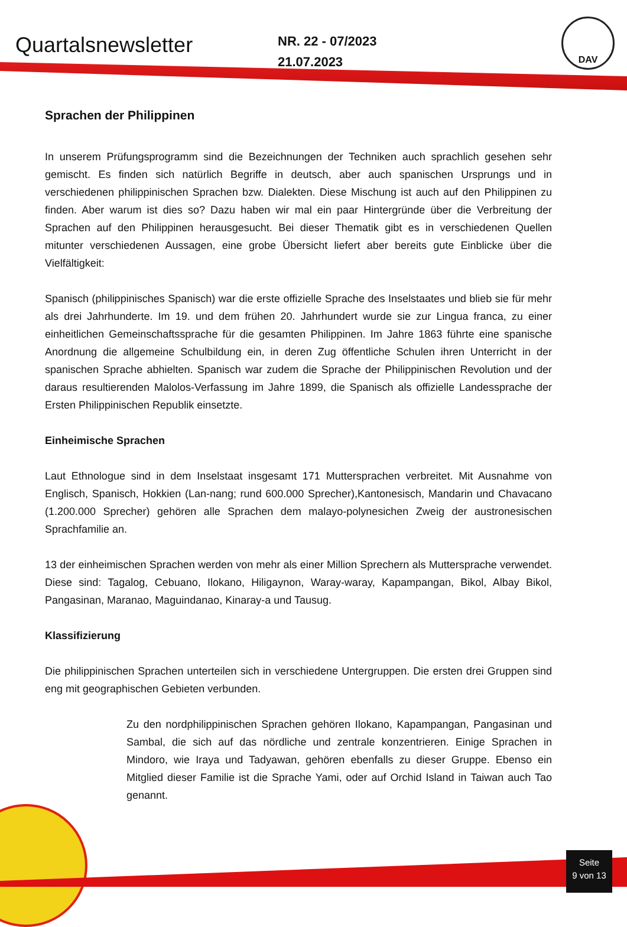Quartalsnewsletter
NR. 22 - 07/2023
21.07.2023
DAV
Sprachen der Philippinen
In unserem Prüfungsprogramm sind die Bezeichnungen der Techniken auch sprachlich gesehen sehr gemischt. Es finden sich natürlich Begriffe in deutsch, aber auch spanischen Ursprungs und in verschiedenen philippinischen Sprachen bzw. Dialekten. Diese Mischung ist auch auf den Philippinen zu finden. Aber warum ist dies so? Dazu haben wir mal ein paar Hintergründe über die Verbreitung der Sprachen auf den Philippinen herausgesucht. Bei dieser Thematik gibt es in verschiedenen Quellen mitunter verschiedenen Aussagen, eine grobe Übersicht liefert aber bereits gute Einblicke über die Vielfältigkeit:
Spanisch (philippinisches Spanisch) war die erste offizielle Sprache des Inselstaates und blieb sie für mehr als drei Jahrhunderte. Im 19. und dem frühen 20. Jahrhundert wurde sie zur Lingua franca, zu einer einheitlichen Gemeinschaftssprache für die gesamten Philippinen. Im Jahre 1863 führte eine spanische Anordnung die allgemeine Schulbildung ein, in deren Zug öffentliche Schulen ihren Unterricht in der spanischen Sprache abhielten. Spanisch war zudem die Sprache der Philippinischen Revolution und der daraus resultierenden Malolos-Verfassung im Jahre 1899, die Spanisch als offizielle Landessprache der Ersten Philippinischen Republik einsetzte.
Einheimische Sprachen
Laut Ethnologue sind in dem Inselstaat insgesamt 171 Muttersprachen verbreitet. Mit Ausnahme von Englisch, Spanisch, Hokkien (Lan-nang; rund 600.000 Sprecher),Kantonesisch, Mandarin und Chavacano (1.200.000 Sprecher) gehören alle Sprachen dem malayo-polynesichen Zweig der austronesischen Sprachfamilie an.
13 der einheimischen Sprachen werden von mehr als einer Million Sprechern als Muttersprache verwendet. Diese sind: Tagalog, Cebuano, Ilokano, Hiligaynon, Waray-waray, Kapampangan, Bikol, Albay Bikol, Pangasinan, Maranao, Maguindanao, Kinaray-a und Tausug.
Klassifizierung
Die philippinischen Sprachen unterteilen sich in verschiedene Untergruppen. Die ersten drei Gruppen sind eng mit geographischen Gebieten verbunden.
Zu den nordphilippinischen Sprachen gehören Ilokano, Kapampangan, Pangasinan und Sambal, die sich auf das nördliche und zentrale konzentrieren. Einige Sprachen in Mindoro, wie Iraya und Tadyawan, gehören ebenfalls zu dieser Gruppe. Ebenso ein Mitglied dieser Familie ist die Sprache Yami, oder auf Orchid Island in Taiwan auch Tao genannt.
Seite
9 von 13